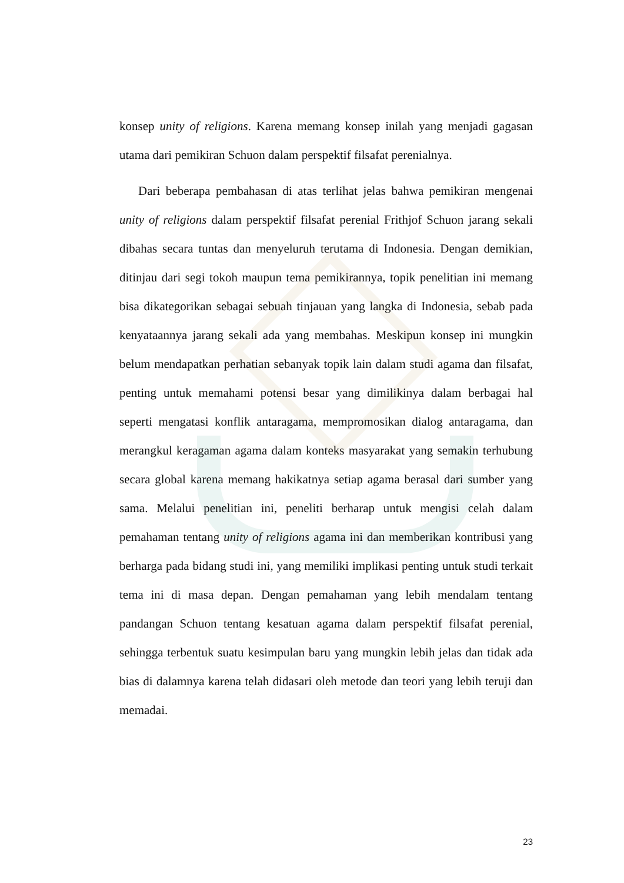konsep unity of religions. Karena memang konsep inilah yang menjadi gagasan utama dari pemikiran Schuon dalam perspektif filsafat perenialnya.
Dari beberapa pembahasan di atas terlihat jelas bahwa pemikiran mengenai unity of religions dalam perspektif filsafat perenial Frithjof Schuon jarang sekali dibahas secara tuntas dan menyeluruh terutama di Indonesia. Dengan demikian, ditinjau dari segi tokoh maupun tema pemikirannya, topik penelitian ini memang bisa dikategorikan sebagai sebuah tinjauan yang langka di Indonesia, sebab pada kenyataannya jarang sekali ada yang membahas. Meskipun konsep ini mungkin belum mendapatkan perhatian sebanyak topik lain dalam studi agama dan filsafat, penting untuk memahami potensi besar yang dimilikinya dalam berbagai hal seperti mengatasi konflik antaragama, mempromosikan dialog antaragama, dan merangkul keragaman agama dalam konteks masyarakat yang semakin terhubung secara global karena memang hakikatnya setiap agama berasal dari sumber yang sama. Melalui penelitian ini, peneliti berharap untuk mengisi celah dalam pemahaman tentang unity of religions agama ini dan memberikan kontribusi yang berharga pada bidang studi ini, yang memiliki implikasi penting untuk studi terkait tema ini di masa depan. Dengan pemahaman yang lebih mendalam tentang pandangan Schuon tentang kesatuan agama dalam perspektif filsafat perenial, sehingga terbentuk suatu kesimpulan baru yang mungkin lebih jelas dan tidak ada bias di dalamnya karena telah didasari oleh metode dan teori yang lebih teruji dan memadai.
23